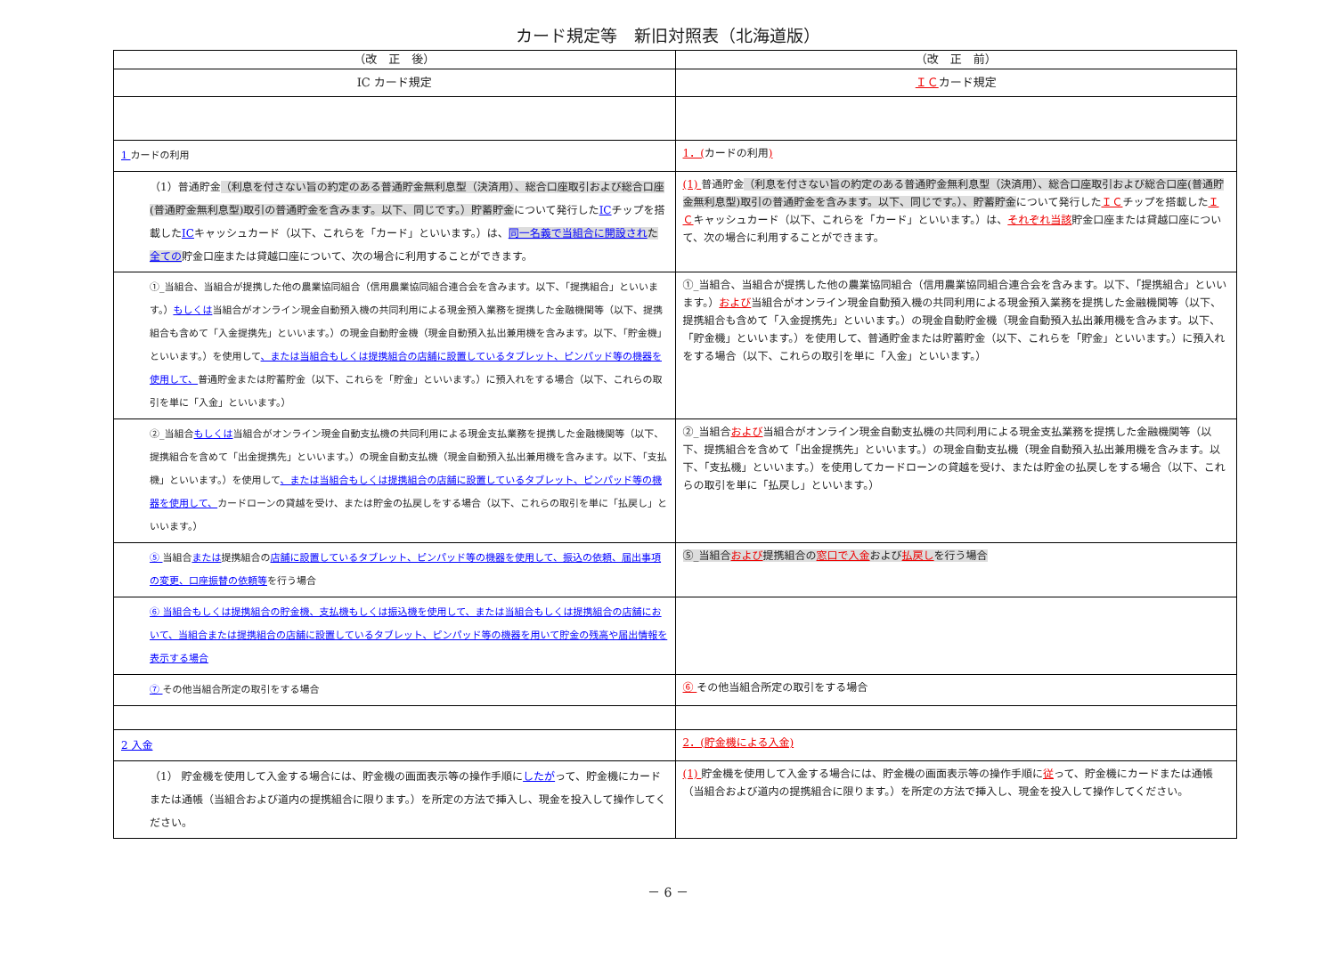カード規定等　新旧対照表（北海道版）
| （改 正 後） | （改 正 前） |
| --- | --- |
| IC カード規定 | ＩＣ カード規定 |
| 1 カードの利用 | 1．( カードの利用 ) |
| （1）普通貯金 （利息を付さない旨の約定のある普通貯金無利息型（決済用）、総合口座取引および総合口座(普通貯金無利息型)取引の普通貯金を含みます。以下、同じです。）貯蓄貯金 について発行した IC チップを搭載した IC キャッシュカード（以下、これらを「カード」といいます。）は、 同一名義で当組合に開設され た 全ての 貯金口座または貸越口座について、次の場合に利用することができます。 | (1) 普通貯金 （利息を付さない旨の約定のある普通貯金無利息型（決済用）、総合口座取引および総合口座(普通貯金無利息型)取引の普通貯金を含みます。以下、同じです。）、貯蓄貯金 について発行した ＩＣ チップを搭載した ＩＣ キャッシュカード（以下、これらを「カード」といいます。）は、 それぞれ当該 貯金口座または貸越口座について、次の場合に利用することができます。 |
| ①_当組合、当組合が提携した他の農業協同組合（信用農業協同組合連合会を含みます。以下、「提携組合」といいます。） もしくは 当組合がオンライン現金自動預入機の共同利用による現金預入業務を提携した金融機関等（以下、提携組合も含めて「入金提携先」といいます。）の現金自動貯金機（現金自動預入払出兼用機を含みます。以下、「貯金機」といいます。）を使用して 、または当組合もしくは提携組合の店舗に設置しているタブレット、ピンパッド等の機器を使用して、 普通貯金または貯蓄貯金（以下、これらを「貯金」といいます。）に預入れをする場合（以下、これらの取引を単に「入金」といいます。） | ①_当組合、当組合が提携した他の農業協同組合（信用農業協同組合連合会を含みます。以下、「提携組合」といいます。） および 当組合がオンライン現金自動預入機の共同利用による現金預入業務を提携した金融機関等（以下、提携組合も含めて「入金提携先」といいます。）の現金自動貯金機（現金自動預入払出兼用機を含みます。以下、「貯金機」といいます。）を使用して、普通貯金または貯蓄貯金（以下、これらを「貯金」といいます。）に預入れをする場合（以下、これらの取引を単に「入金」といいます。） |
| ②_当組合 もしくは 当組合がオンライン現金自動支払機の共同利用による現金支払業務を提携した金融機関等（以下、提携組合を含めて「出金提携先」といいます。）の現金自動支払機（現金自動預入払出兼用機を含みます。以下、「支払機」といいます。）を使用して 、または当組合もしくは提携組合の店舗に設置しているタブレット、ピンパッド等の機器を使用して、 カードローンの貸越を受け、または貯金の払戻しをする場合（以下、これらの取引を単に「払戻し」といいます。） | ②_当組合 および 当組合がオンライン現金自動支払機の共同利用による現金支払業務を提携した金融機関等（以下、提携組合を含めて「出金提携先」といいます。）の現金自動支払機（現金自動預入払出兼用機を含みます。以下、「支払機」といいます。）を使用してカードローンの貸越を受け、または貯金の払戻しをする場合（以下、これらの取引を単に「払戻し」といいます。） |
| ⑤ 当組合 または 提携組合の 店舗に設置しているタブレット、ピンパッド等の機器を使用して、振込の依頼、届出事項の変更、口座振替の依頼等 を行う場合 | ⑤_当組合 および 提携組合の 窓口で入金 および 払戻し を行う場合 |
| ⑥ 当組合もしくは提携組合の貯金機、支払機もしくは振込機を使用して、または当組合もしくは提携組合の店舗において、当組合または提携組合の店舗に設置しているタブレット、ピンパッド等の機器を用いて貯金の残高や届出情報を表示する場合 | |
| ⑦ その他当組合所定の取引をする場合 | ⑥ その他当組合所定の取引をする場合 |
| 2 入金 | 2．(貯金機による入金) |
| （1） 貯金機を使用して入金する場合には、貯金機の画面表示等の操作手順に したが って、貯金機にカードまたは通帳（当組合および道内の提携組合に限ります。）を所定の方法で挿入し、現金を投入して操作してください。 | (1) 貯金機を使用して入金する場合には、貯金機の画面表示等の操作手順に 従 って、貯金機にカードまたは通帳（当組合および道内の提携組合に限ります。）を所定の方法で挿入し、現金を投入して操作してください。 |
－ 6 －